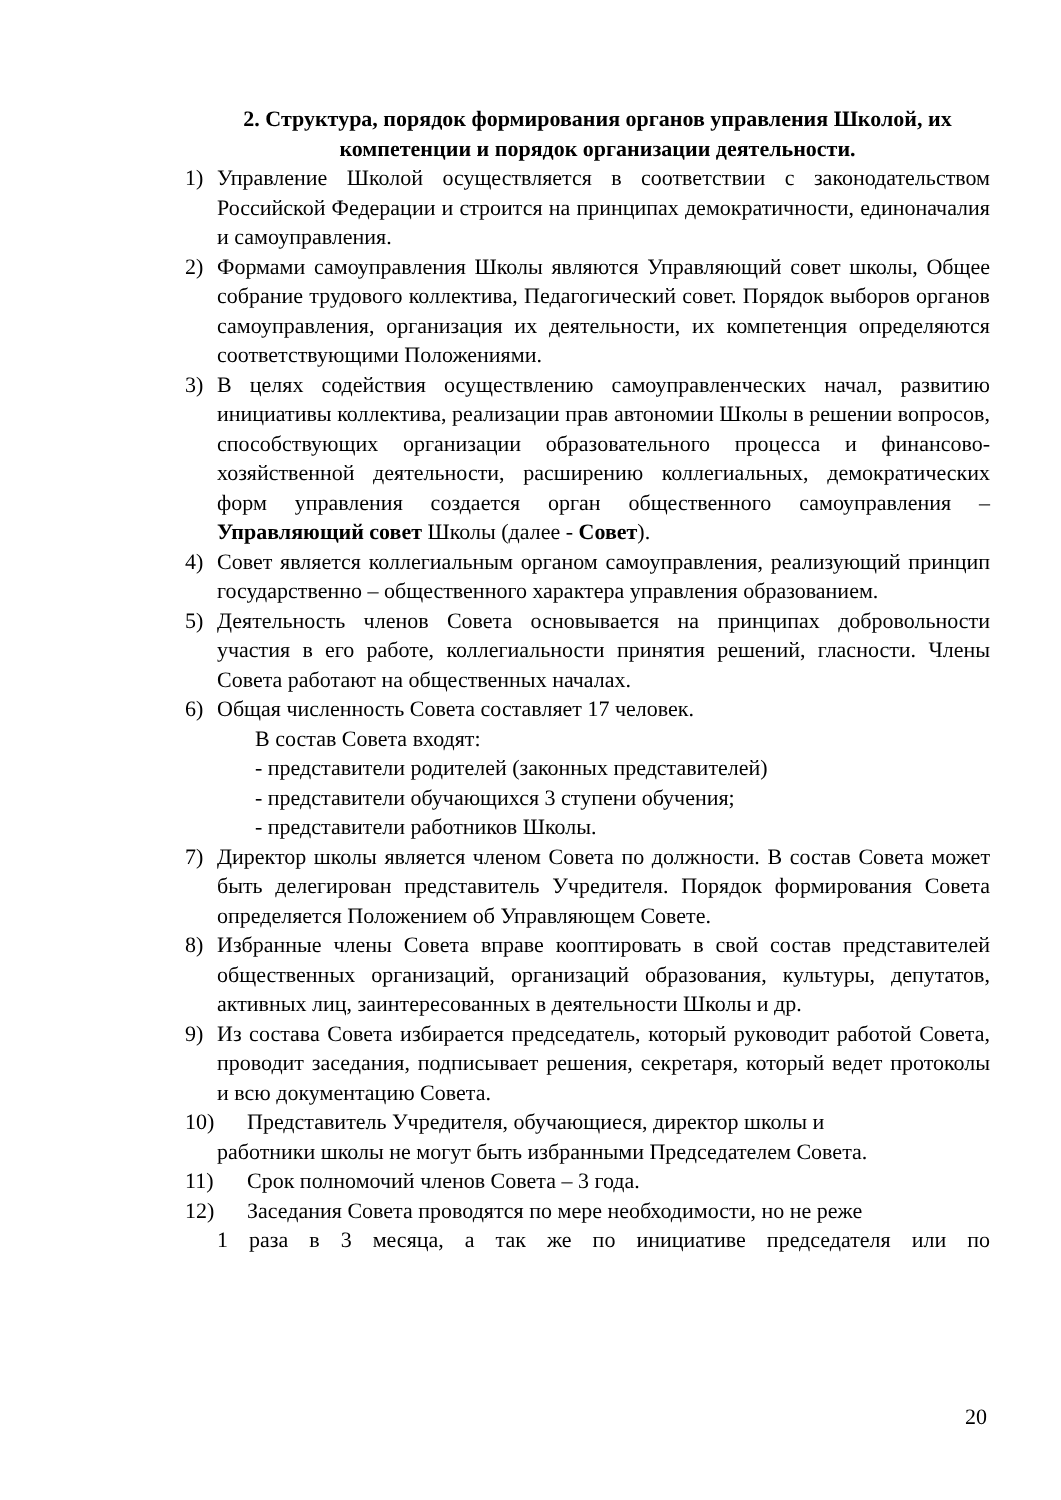2. Структура, порядок формирования органов управления Школой, их компетенции и порядок организации деятельности.
1) Управление Школой осуществляется в соответствии с законодательством Российской Федерации и строится на принципах демократичности, единоначалия и самоуправления.
2) Формами самоуправления Школы являются Управляющий совет школы, Общее собрание трудового коллектива, Педагогический совет. Порядок выборов органов самоуправления, организация их деятельности, их компетенция определяются соответствующими Положениями.
3) В целях содействия осуществлению самоуправленческих начал, развитию инициативы коллектива, реализации прав автономии Школы в решении вопросов, способствующих организации образовательного процесса и финансово-хозяйственной деятельности, расширению коллегиальных, демократических форм управления создается орган общественного самоуправления – Управляющий совет Школы (далее - Совет).
4) Совет является коллегиальным органом самоуправления, реализующий принцип государственно – общественного характера управления образованием.
5) Деятельность членов Совета основывается на принципах добровольности участия в его работе, коллегиальности принятия решений, гласности. Члены Совета работают на общественных началах.
6) Общая численность Совета составляет 17 человек.
В состав Совета входят:
- представители родителей (законных представителей)
- представители обучающихся 3 ступени обучения;
- представители работников Школы.
7) Директор школы является членом Совета по должности. В состав Совета может быть делегирован представитель Учредителя. Порядок формирования Совета определяется Положением об Управляющем Совете.
8) Избранные члены Совета вправе кооптировать в свой состав представителей общественных организаций, организаций образования, культуры, депутатов, активных лиц, заинтересованных в деятельности Школы и др.
9) Из состава Совета избирается председатель, который руководит работой Совета, проводит заседания, подписывает решения, секретаря, который ведет протоколы и всю документацию Совета.
10) Представитель Учредителя, обучающиеся, директор школы и
работники школы не могут быть избранными Председателем Совета.
11) Срок полномочий членов Совета – 3 года.
12) Заседания Совета проводятся по мере необходимости, но не реже
1 раза в 3 месяца, а так же по инициативе председателя или по
20